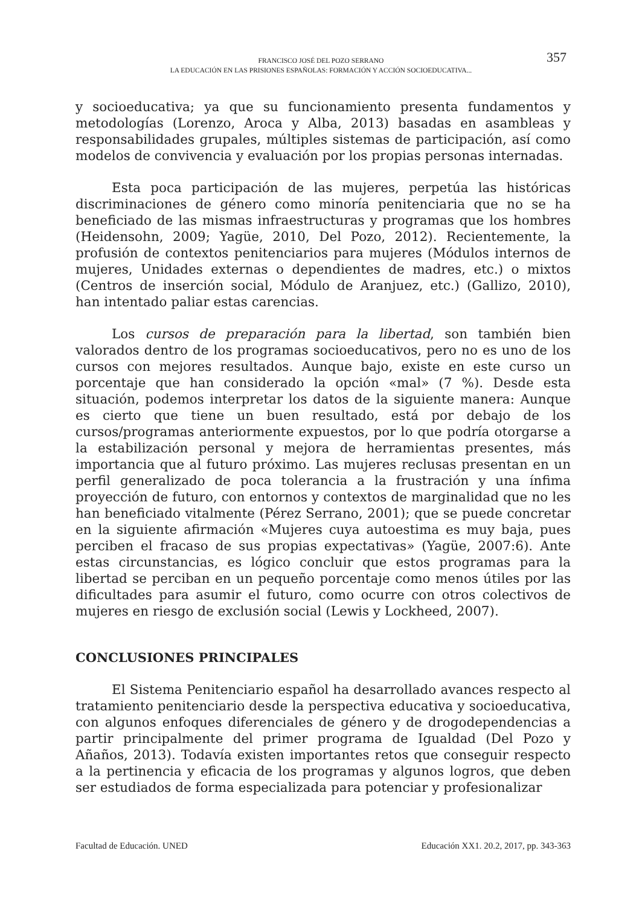FRANCISCO JOSÉ DEL POZO SERRANO
LA EDUCACIÓN EN LAS PRISIONES ESPAÑOLAS: FORMACIÓN Y ACCIÓN SOCIOEDUCATIVA...
357
y socioeducativa; ya que su funcionamiento presenta fundamentos y metodologías (Lorenzo, Aroca y Alba, 2013) basadas en asambleas y responsabilidades grupales, múltiples sistemas de participación, así como modelos de convivencia y evaluación por los propias personas internadas.
Esta poca participación de las mujeres, perpetúa las históricas discriminaciones de género como minoría penitenciaria que no se ha beneficiado de las mismas infraestructuras y programas que los hombres (Heidensohn, 2009; Yagüe, 2010, Del Pozo, 2012). Recientemente, la profusión de contextos penitenciarios para mujeres (Módulos internos de mujeres, Unidades externas o dependientes de madres, etc.) o mixtos (Centros de inserción social, Módulo de Aranjuez, etc.) (Gallizo, 2010), han intentado paliar estas carencias.
Los cursos de preparación para la libertad, son también bien valorados dentro de los programas socioeducativos, pero no es uno de los cursos con mejores resultados. Aunque bajo, existe en este curso un porcentaje que han considerado la opción «mal» (7 %). Desde esta situación, podemos interpretar los datos de la siguiente manera: Aunque es cierto que tiene un buen resultado, está por debajo de los cursos/programas anteriormente expuestos, por lo que podría otorgarse a la estabilización personal y mejora de herramientas presentes, más importancia que al futuro próximo. Las mujeres reclusas presentan en un perfil generalizado de poca tolerancia a la frustración y una ínfima proyección de futuro, con entornos y contextos de marginalidad que no les han beneficiado vitalmente (Pérez Serrano, 2001); que se puede concretar en la siguiente afirmación «Mujeres cuya autoestima es muy baja, pues perciben el fracaso de sus propias expectativas» (Yagüe, 2007:6). Ante estas circunstancias, es lógico concluir que estos programas para la libertad se perciban en un pequeño porcentaje como menos útiles por las dificultades para asumir el futuro, como ocurre con otros colectivos de mujeres en riesgo de exclusión social (Lewis y Lockheed, 2007).
CONCLUSIONES PRINCIPALES
El Sistema Penitenciario español ha desarrollado avances respecto al tratamiento penitenciario desde la perspectiva educativa y socioeducativa, con algunos enfoques diferenciales de género y de drogodependencias a partir principalmente del primer programa de Igualdad (Del Pozo y Añaños, 2013). Todavía existen importantes retos que conseguir respecto a la pertinencia y eficacia de los programas y algunos logros, que deben ser estudiados de forma especializada para potenciar y profesionalizar
Facultad de Educación. UNED Educación XX1. 20.2, 2017, pp. 343-363